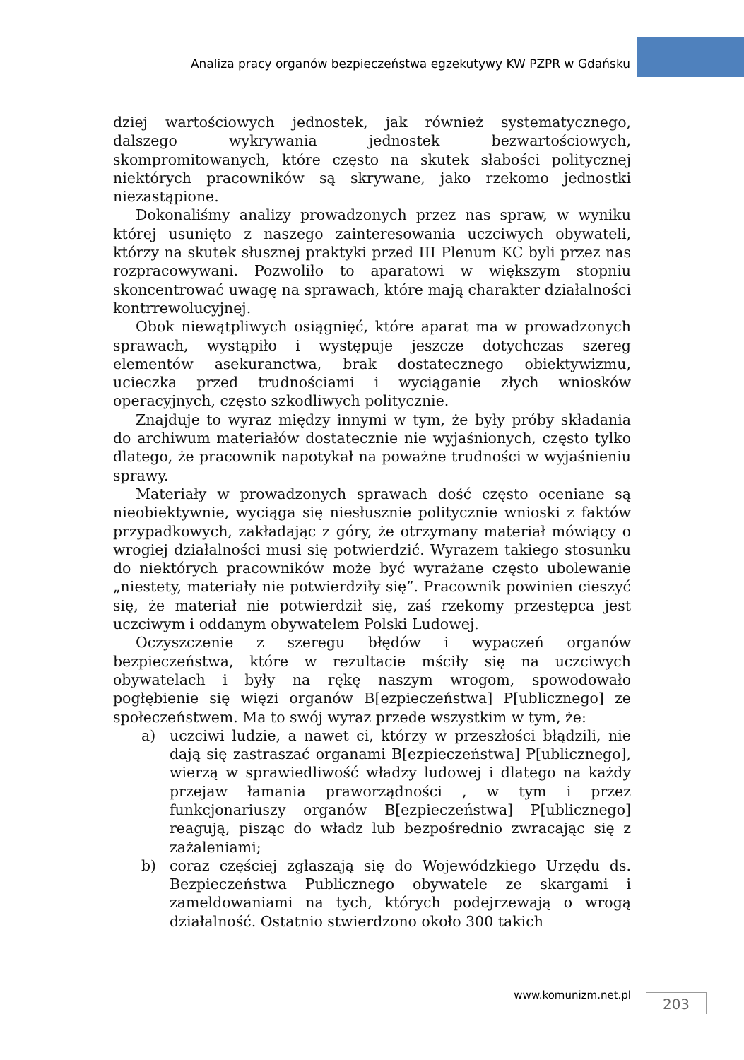Analiza pracy organów bezpieczeństwa egzekutywy KW PZPR w Gdańsku
dziej wartościowych jednostek, jak również systematycznego, dalszego wykrywania jednostek bezwartościowych, skompromitowanych, które często na skutek słabości politycznej niektórych pracowników są skrywane, jako rzekomo jednostki niezastąpione.
Dokonaliśmy analizy prowadzonych przez nas spraw, w wyniku której usunięto z naszego zainteresowania uczciwych obywateli, którzy na skutek słusznej praktyki przed III Plenum KC byli przez nas rozpracowywani. Pozwoliło to aparatowi w większym stopniu skoncentrować uwagę na sprawach, które mają charakter działalności kontrrewolucyjnej.
Obok niewątpliwych osiągnięć, które aparat ma w prowadzonych sprawach, wystąpiło i występuje jeszcze dotychczas szereg elementów asekuranctwa, brak dostatecznego obiektywizmu, ucieczka przed trudnościami i wyciąganie złych wniosków operacyjnych, często szkodliwych politycznie.
Znajduje to wyraz między innymi w tym, że były próby składania do archiwum materiałów dostatecznie nie wyjaśnionych, często tylko dlatego, że pracownik napotykał na poważne trudności w wyjaśnieniu sprawy.
Materiały w prowadzonych sprawach dość często oceniane są nieobiektywnie, wyciąga się niesłusznie politycznie wnioski z faktów przypadkowych, zakładając z góry, że otrzymany materiał mówiący o wrogiej działalności musi się potwierdzić. Wyrazem takiego stosunku do niektórych pracowników może być wyrażane często ubolewanie „niestety, materiały nie potwierdziły się”. Pracownik powinien cieszyć się, że materiał nie potwierdził się, zaś rzekomy przestępca jest uczciwym i oddanym obywatelem Polski Ludowej.
Oczyszczenie z szeregu błędów i wypaczeń organów bezpieczeństwa, które w rezultacie mściły się na uczciwych obywatelach i były na rękę naszym wrogom, spowodowało pogłębienie się więzi organów B[ezpieczeństwa] P[ublicznego] ze społeczeństwem. Ma to swój wyraz przede wszystkim w tym, że:
a) uczciwi ludzie, a nawet ci, którzy w przeszłości błądzili, nie dają się zastraszać organami B[ezpieczeństwa] P[ublicznego], wierzą w sprawiedliwość władzy ludowej i dlatego na każdy przejaw łamania praworządności , w tym i przez funkcjonariuszy organów B[ezpieczeństwa] P[ublicznego] reagują, pisząc do władz lub bezpośrednio zwracając się z zażaleniami;
b) coraz częściej zgłaszają się do Wojewódzkiego Urzędu ds. Bezpieczeństwa Publicznego obywatele ze skargami i zameldowaniami na tych, których podejrzewają o wrogą działalność. Ostatnio stwierdzono około 300 takich
www.komunizm.net.pl 203